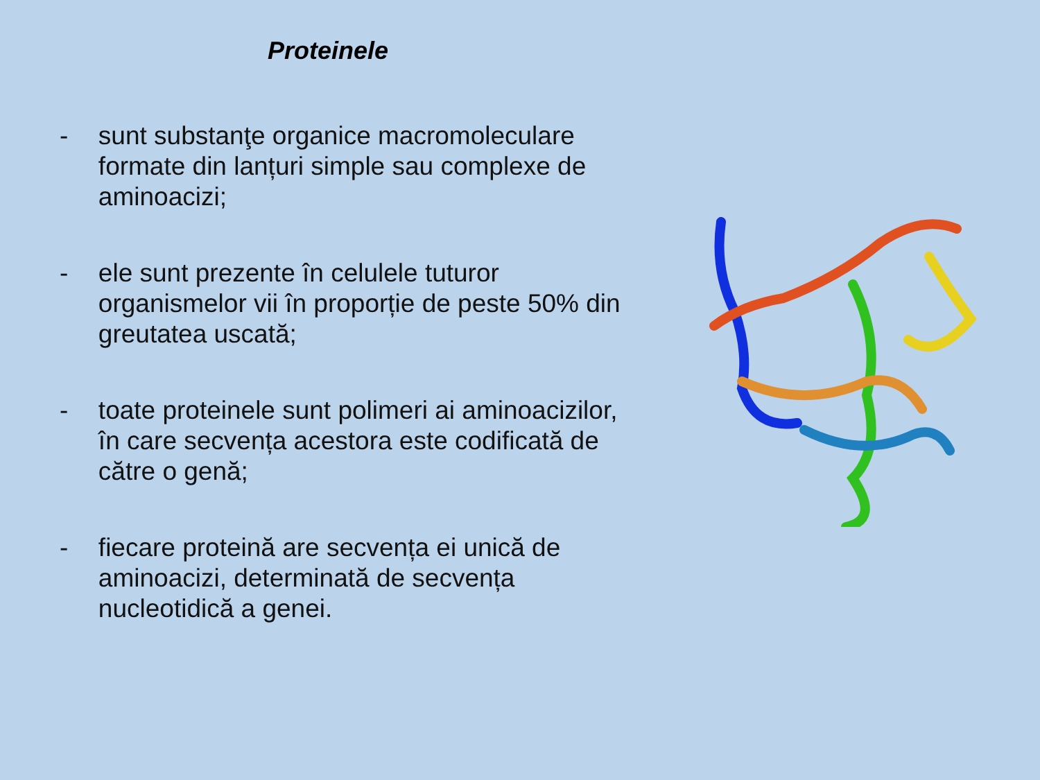Proteinele
- sunt substanţe organice macromoleculare formate din lanțuri simple sau complexe de aminoacizi;
- ele sunt prezente în celulele tuturor organismelor vii în proporție de peste 50% din greutatea uscată;
- toate proteinele sunt polimeri ai aminoacizilor, în care secvența acestora este codificată de către o genă;
- fiecare proteină are secvența ei unică de aminoacizi, determinată de secvența nucleotidică a genei.